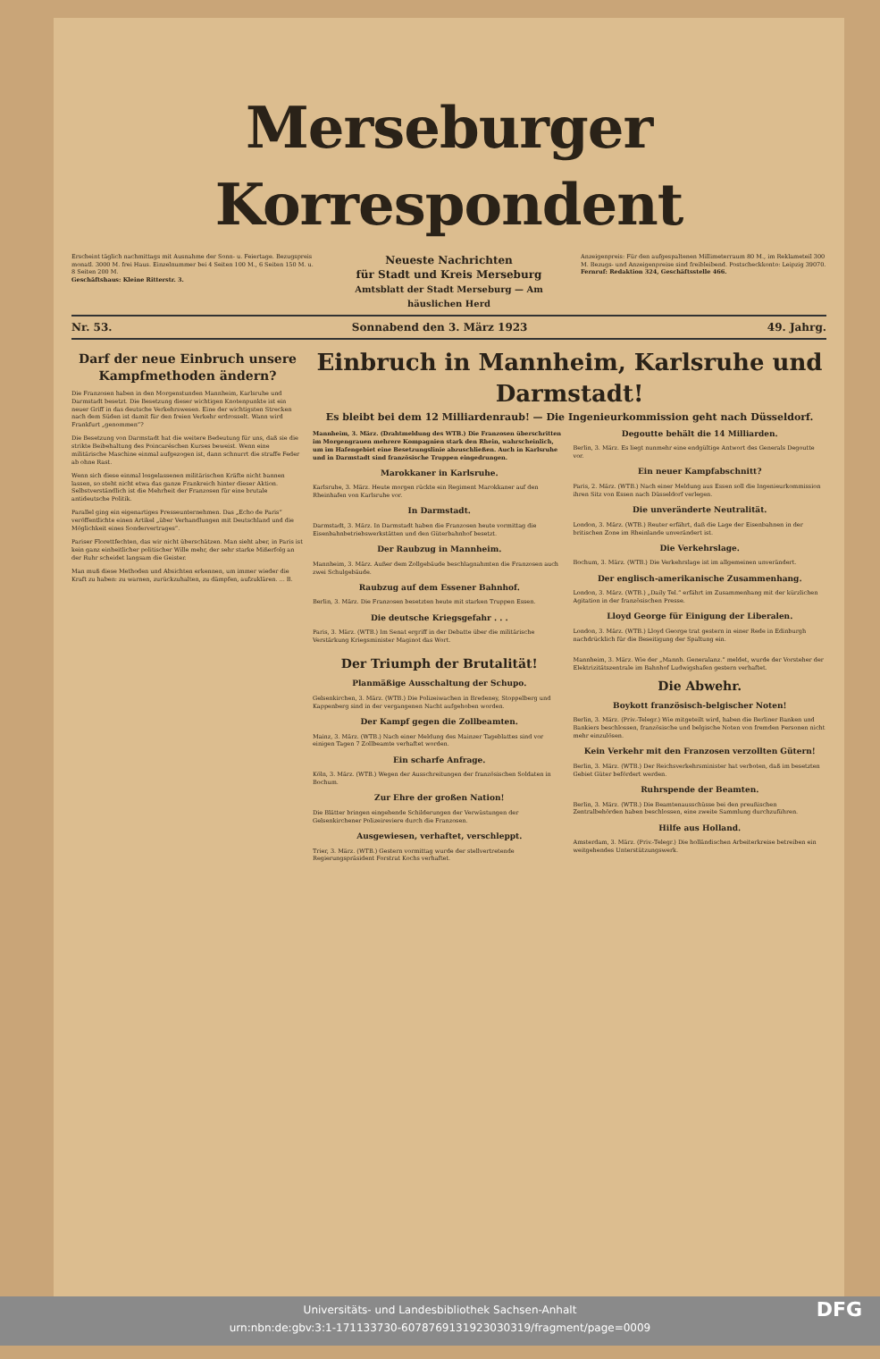Merseburger Korrespondent
Erscheint täglich nachmittags mit Ausnahme der Sonn- u. Feiertage. Bezugspreis monatl. 3000 M. frei Haus. Einzelnummer bei 4 Seiten 100 M., 6 Seiten 150 M. u. 8 Seiten 200 M.
Geschäftshaus: Kleine Ritterstr. 3.
Neueste Nachrichten
für Stadt und Kreis Merseburg
Amtsblatt der Stadt Merseburg — Am häuslichen Herd
Anzeigenpreis: Für den aufgespaltenen Millimeterraum 80 M., im Reklameteil 300 M. Bezugs- und Anzeigenpreise sind freibleibend. Postscheckkonto: Leipzig 39070.
Fernruf: Redaktion 324, Geschäftsstelle 466.
Nr. 53. Sonnabend den 3. März 1923 49. Jahrg.
Darf der neue Einbruch unsere Kampfmethoden ändern?
Die Franzosen haben in den Morgenstunden Mannheim, Karlsruhe und Darmstadt besetzt. Die Besetzung dieser wichtigen Knotenpunkte ist ein neuer Griff in das deutsche Verkehrswesen. Eine der wichtigsten Strecken nach dem Süden ist damit für den freien Verkehr erdrosselt. Wann wird Frankfurt „genommen“?
Die Besetzung von Darmstadt hat die weitere Bedeutung für uns, daß sie die strikte Beibehaltung des Poincaréschen Kurses beweist. Wenn eine militärische Maschine einmal aufgezogen ist, dann schnurrt die straffe Feder ab ohne Rast.
Wenn sich diese einmal losgelassenen militärischen Kräfte nicht bannen lassen, so steht nicht etwa das ganze Frankreich hinter dieser Aktion. Selbstverständlich ist die Mehrheit der Franzosen für eine brutale antideutsche Politik.
Parallel ging ein eigenartiges Presseunternehmen. Das „Echo de Paris“ veröffentlichte einen Artikel „über Verhandlungen mit Deutschland und die Möglichkeit eines Sondervertrages“.
Pariser Florettfechten, das wir nicht überschätzen. Man sieht aber, in Paris ist kein ganz einheitlicher politischer Wille mehr, der sehr starke Mißerfolg an der Ruhr scheidet langsam die Geister.
Man muß diese Methoden und Absichten erkennen, um immer wieder die Kraft zu haben: zu warnen, zurückzuhalten, zu dämpfen, aufzuklären. ... B.
Einbruch in Mannheim, Karlsruhe und Darmstadt!
Es bleibt bei dem 12 Milliardenraub! — Die Ingenieurkommission geht nach Düsseldorf.
Mannheim, 3. März. (Drahtmeldung des WTB.) Die Franzosen überschritten im Morgengrauen mehrere Kompagnien stark den Rhein, wahrscheinlich, um im Hafengebiet eine Besetzungslinie abzuschließen. Auch in Karlsruhe und in Darmstadt sind französische Truppen eingedrungen.
Marokkaner in Karlsruhe.
Karlsruhe, 3. März. Heute morgen rückte ein Regiment Marokkaner auf den Rheinhafen von Karlsruhe vor.
In Darmstadt.
Darmstadt, 3. März. In Darmstadt haben die Franzosen heute vormittag die Eisenbahnbetriebswerkstätten und den Güterbahnhof besetzt.
Der Raubzug in Mannheim.
Mannheim, 3. März. Außer dem Zollgebäude beschlagnahmten die Franzosen auch zwei Schulgebäude.
Raubzug auf dem Essener Bahnhof.
Berlin, 3. März. Die Franzosen besetzten heute mit starken Truppen Essen.
Die deutsche Kriegsgefahr . . .
Paris, 3. März. (WTB.) Im Senat ergriff in der Debatte über die militärische Verstärkung Kriegsminister Maginot das Wort.
Degoutte behält die 14 Milliarden.
Berlin, 3. März. Es liegt nunmehr eine endgültige Antwort des Generals Degoutte vor.
Ein neuer Kampfabschnitt?
Paris, 2. März. (WTB.) Nach einer Meldung aus Essen soll die Ingenieurkommission ihren Sitz von Essen nach Düsseldorf verlegen.
Die unveränderte Neutralität.
London, 3. März. (WTB.) Reuter erfährt, daß die Lage der Eisenbahnen in der britischen Zone im Rheinlande unverändert ist.
Die Verkehrslage.
Bochum, 3. März. (WTB.) Die Verkehrslage ist im allgemeinen unverändert.
Der englisch-amerikanische Zusammenhang.
London, 3. März. (WTB.) „Daily Tel.“ erfährt im Zusammenhang mit der kürzlichen Agitation in der französischen Presse.
Lloyd George für Einigung der Liberalen.
London, 3. März. (WTB.) Lloyd George trat gestern in einer Rede in Edinburgh nachdrücklich für die Beseitigung der Spaltung ein.
Der Triumph der Brutalität!
Planmäßige Ausschaltung der Schupo.
Gelsenkirchen, 3. März. (WTB.) Die Polizeiwachen in Bredeney, Stoppelberg und Kappenberg sind in der vergangenen Nacht aufgehoben worden.
Der Kampf gegen die Zollbeamten.
Mainz, 3. März. (WTB.) Nach einer Meldung des Mainzer Tageblattes sind vor einigen Tagen 7 Zollbeamte verhaftet worden.
Ein scharfe Anfrage.
Köln, 3. März. (WTB.) Wegen der Ausschreitungen der französischen Soldaten in Bochum.
Zur Ehre der großen Nation!
Die Blätter bringen eingehende Schilderungen der Verwüstungen der Gelsenkirchener Polizeireviere durch die Franzosen.
Ausgewiesen, verhaftet, verschleppt.
Trier, 3. März. (WTB.) Gestern vormittag wurde der stellvertretende Regierungspräsident Forstrat Kochs verhaftet.
Mannheim, 3. März. Wie der „Mannh. Generalanz.“ meldet, wurde der Vorsteher der Elektrizitätszentrale im Bahnhof Ludwigshafen gestern verhaftet.
Die Abwehr.
Boykott französisch-belgischer Noten!
Berlin, 3. März. (Priv.-Telegr.) Wie mitgeteilt wird, haben die Berliner Banken und Bankiers beschlossen, französische und belgische Noten von fremden Personen nicht mehr einzulösen.
Kein Verkehr mit den Franzosen verzollten Gütern!
Berlin, 3. März. (WTB.) Der Reichsverkehrsminister hat verboten, daß im besetzten Gebiet Güter befördert werden.
Ruhrspende der Beamten.
Berlin, 3. März. (WTB.) Die Beamtenausschüsse bei den preußischen Zentralbehörden haben beschlossen, eine zweite Sammlung durchzuführen.
Hilfe aus Holland.
Amsterdam, 3. März. (Priv.-Telegr.) Die holländischen Arbeiterkreise betreiben ein weitgehendes Unterstützungswerk.
Universitäts- und Landesbibliothek Sachsen-Anhalt
urn:nbn:de:gbv:3:1-171133730-6078769131923030319/fragment/page=0009 DFG